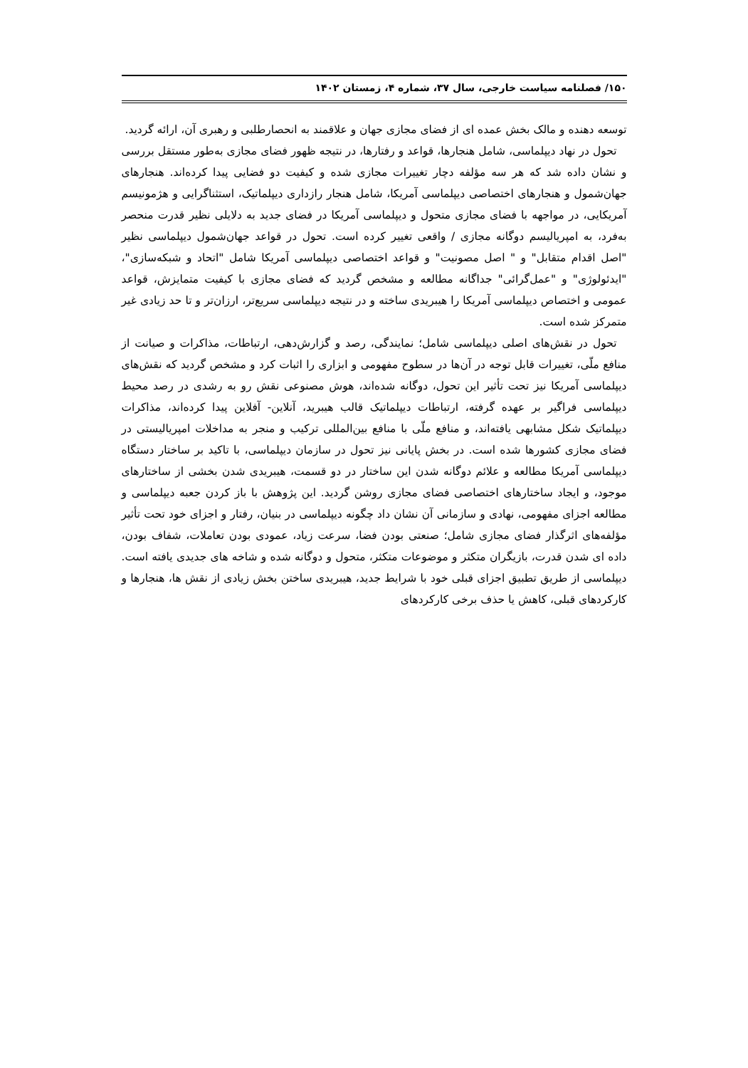۱۵۰/ فصلنامه سیاست خارجی، سال ۳۷، شماره ۴، زمستان ۱۴۰۲
توسعه دهنده و مالک بخش عمده ای از فضای مجازی جهان و علاقمند به انحصارطلبی و رهبری آن، ارائه گردید.
تحول در نهاد دیپلماسی، شامل هنجارها، قواعد و رفتارها، در نتیجه ظهور فضای مجازی به‌طور مستقل بررسی و نشان داده شد که هر سه مؤلفه دچار تغییرات مجازی شده و کیفیت دو فضایی پیدا کرده‌اند. هنجارهای جهان‌شمول و هنجارهای اختصاصی دیپلماسی آمریکا، شامل هنجار رازداری دیپلماتیک، استثناگرایی و هژمونیسم آمریکایی، در مواجهه با فضای مجازی متحول و دیپلماسی آمریکا در فضای جدید به دلایلی نظیر قدرت منحصر به‌فرد، به امپریالیسم دوگانه مجازی / واقعی تغییر کرده است. تحول در قواعد جهان‌شمول دیپلماسی نظیر "اصل اقدام متقابل" و " اصل مصونیت" و قواعد اختصاصی دیپلماسی آمریکا شامل "اتحاد و شبکه‌سازی"، "ایدئولوژی" و "عمل‌گرائی" جداگانه مطالعه و مشخص گردید که فضای مجازی با کیفیت متمایزش، قواعد عمومی و اختصاص دیپلماسی آمریکا را هیبریدی ساخته و در نتیجه دیپلماسی سریع‌تر، ارزان‌تر و تا حد زیادی غیر متمرکز شده است.
تحول در نقش‌های اصلی دیپلماسی شامل؛ نمایندگی، رصد و گزارش‌دهی، ارتباطات، مذاکرات و صیانت از منافع ملّی، تغییرات قابل توجه در آن‌ها در سطوح مفهومی و ابزاری را اثبات کرد و مشخص گردید که نقش‌های دیپلماسی آمریکا نیز تحت تأثیر این تحول، دوگانه شده‌اند، هوش مصنوعی نقش رو به رشدی در رصد محیط دیپلماسی فراگیر بر عهده گرفته، ارتباطات دیپلماتیک قالب هیبرید، آنلاین- آفلاین پیدا کرده‌اند، مذاکرات دیپلماتیک شکل مشابهی یافته‌اند، و منافع ملّی با منافع بین‌المللی ترکیب و منجر به مداخلات امپریالیستی در فضای مجازی کشورها شده است. در بخش پایانی نیز تحول در سازمان دیپلماسی، با تاکید بر ساختار دستگاه دیپلماسی آمریکا مطالعه و علائم دوگانه شدن این ساختار در دو قسمت، هیبریدی شدن بخشی از ساختارهای موجود، و ایجاد ساختارهای اختصاصی فضای مجازی روشن گردید. این پژوهش با باز کردن جعبه دیپلماسی و مطالعه اجزای مفهومی، نهادی و سازمانی آن نشان داد چگونه دیپلماسی در بنیان، رفتار و اجزای خود تحت تأثیر مؤلفه‌های اثرگذار فضای مجازی شامل؛ صنعتی بودن فضا، سرعت زیاد، عمودی بودن تعاملات، شفاف بودن، داده ای شدن قدرت، بازیگران متکثر و موضوعات متکثر، متحول و دوگانه شده و شاخه های جدیدی یافته است. دیپلماسی از طریق تطبیق اجزای قبلی خود با شرایط جدید، هیبریدی ساختن بخش زیادی از نقش ها، هنجارها و کارکردهای قبلی، کاهش یا حذف برخی کارکردهای